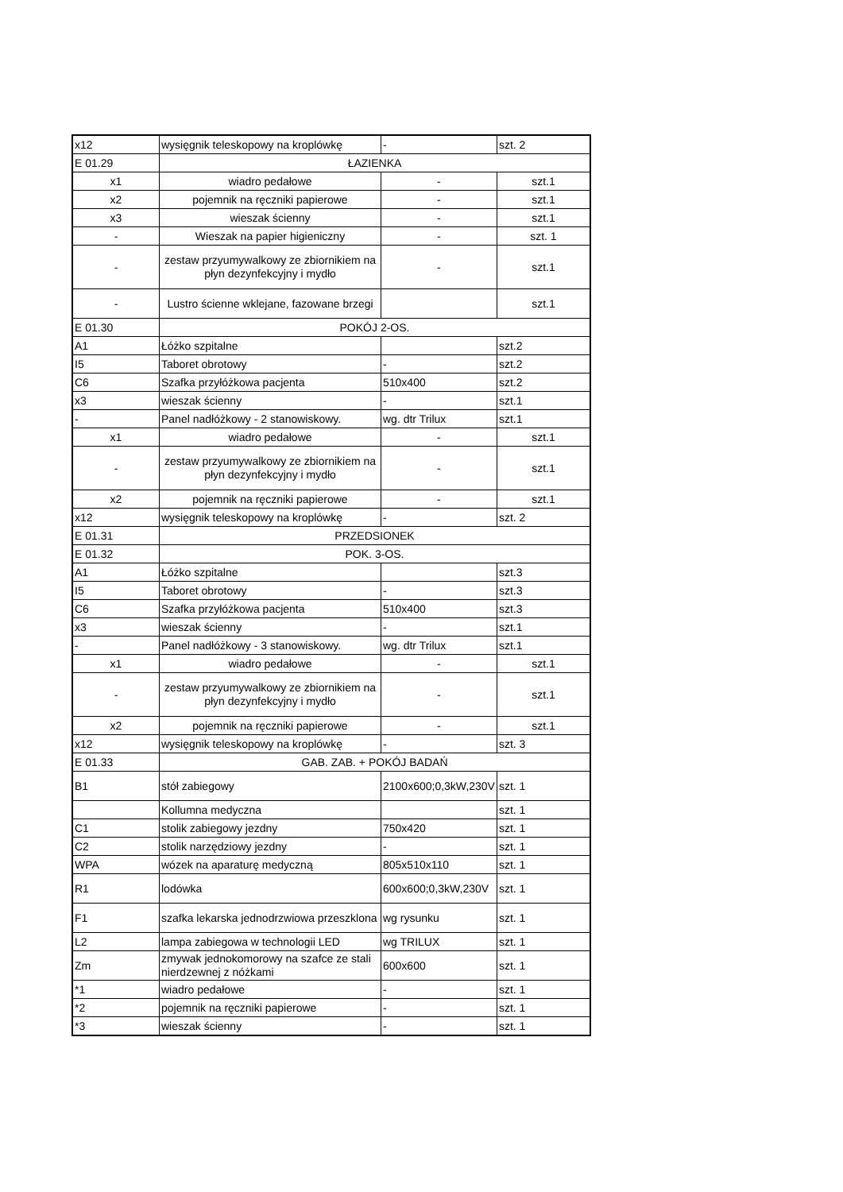| x12 | wysięgnik teleskopowy na kroplówkę | - | szt. 2 |
| E 01.29 | ŁAZIENKA | | |
| x1 | wiadro pedałowe | - | szt.1 |
| x2 | pojemnik na ręczniki papierowe | - | szt.1 |
| x3 | wieszak ścienny | - | szt.1 |
| - | Wieszak na papier higieniczny | - | szt. 1 |
| - | zestaw przyumywalkowy ze zbiornikiem na płyn dezynfekcyjny i mydło | - | szt.1 |
| - | Lustro ścienne wklejane, fazowane brzegi | | szt.1 |
| E 01.30 | POKÓJ 2-OS. | | |
| A1 | Łóżko szpitalne | | szt.2 |
| I5 | Taboret obrotowy | - | szt.2 |
| C6 | Szafka przyłóżkowa pacjenta | 510x400 | szt.2 |
| x3 | wieszak ścienny | - | szt.1 |
| - | Panel nadłóżkowy - 2 stanowiskowy. | wg. dtr Trilux | szt.1 |
| x1 | wiadro pedałowe | - | szt.1 |
| - | zestaw przyumywalkowy ze zbiornikiem na płyn dezynfekcyjny i mydło | - | szt.1 |
| x2 | pojemnik na ręczniki papierowe | - | szt.1 |
| x12 | wysięgnik teleskopowy na kroplówkę | - | szt. 2 |
| E 01.31 | PRZEDSIONEK | | |
| E 01.32 | POK. 3-OS. | | |
| A1 | Łóżko szpitalne | | szt.3 |
| I5 | Taboret obrotowy | - | szt.3 |
| C6 | Szafka przyłóżkowa pacjenta | 510x400 | szt.3 |
| x3 | wieszak ścienny | - | szt.1 |
| - | Panel nadłóżkowy - 3 stanowiskowy. | wg. dtr Trilux | szt.1 |
| x1 | wiadro pedałowe | - | szt.1 |
| - | zestaw przyumywalkowy ze zbiornikiem na płyn dezynfekcyjny i mydło | - | szt.1 |
| x2 | pojemnik na ręczniki papierowe | - | szt.1 |
| x12 | wysięgnik teleskopowy na kroplówkę | - | szt. 3 |
| E 01.33 | GAB. ZAB. + POKÓJ BADAŃ | | |
| B1 | stół zabiegowy | 2100x600;0,3kW,230V | szt. 1 |
| | Kollumna medyczna | | szt. 1 |
| C1 | stolik zabiegowy jezdny | 750x420 | szt. 1 |
| C2 | stolik narzędziowy jezdny | - | szt. 1 |
| WPA | wózek na aparaturę medyczną | 805x510x110 | szt. 1 |
| R1 | lodówka | 600x600;0,3kW,230V | szt. 1 |
| F1 | szafka lekarska jednodrzwiowa przeszklona | wg rysunku | szt. 1 |
| L2 | lampa zabiegowa w technologii LED | wg TRILUX | szt. 1 |
| Zm | zmywak jednokomorowy na szafce ze stali nierdzewnej z nóżkami | 600x600 | szt. 1 |
| *1 | wiadro pedałowe | - | szt. 1 |
| *2 | pojemnik na ręczniki papierowe | - | szt. 1 |
| *3 | wieszak ścienny | - | szt. 1 |